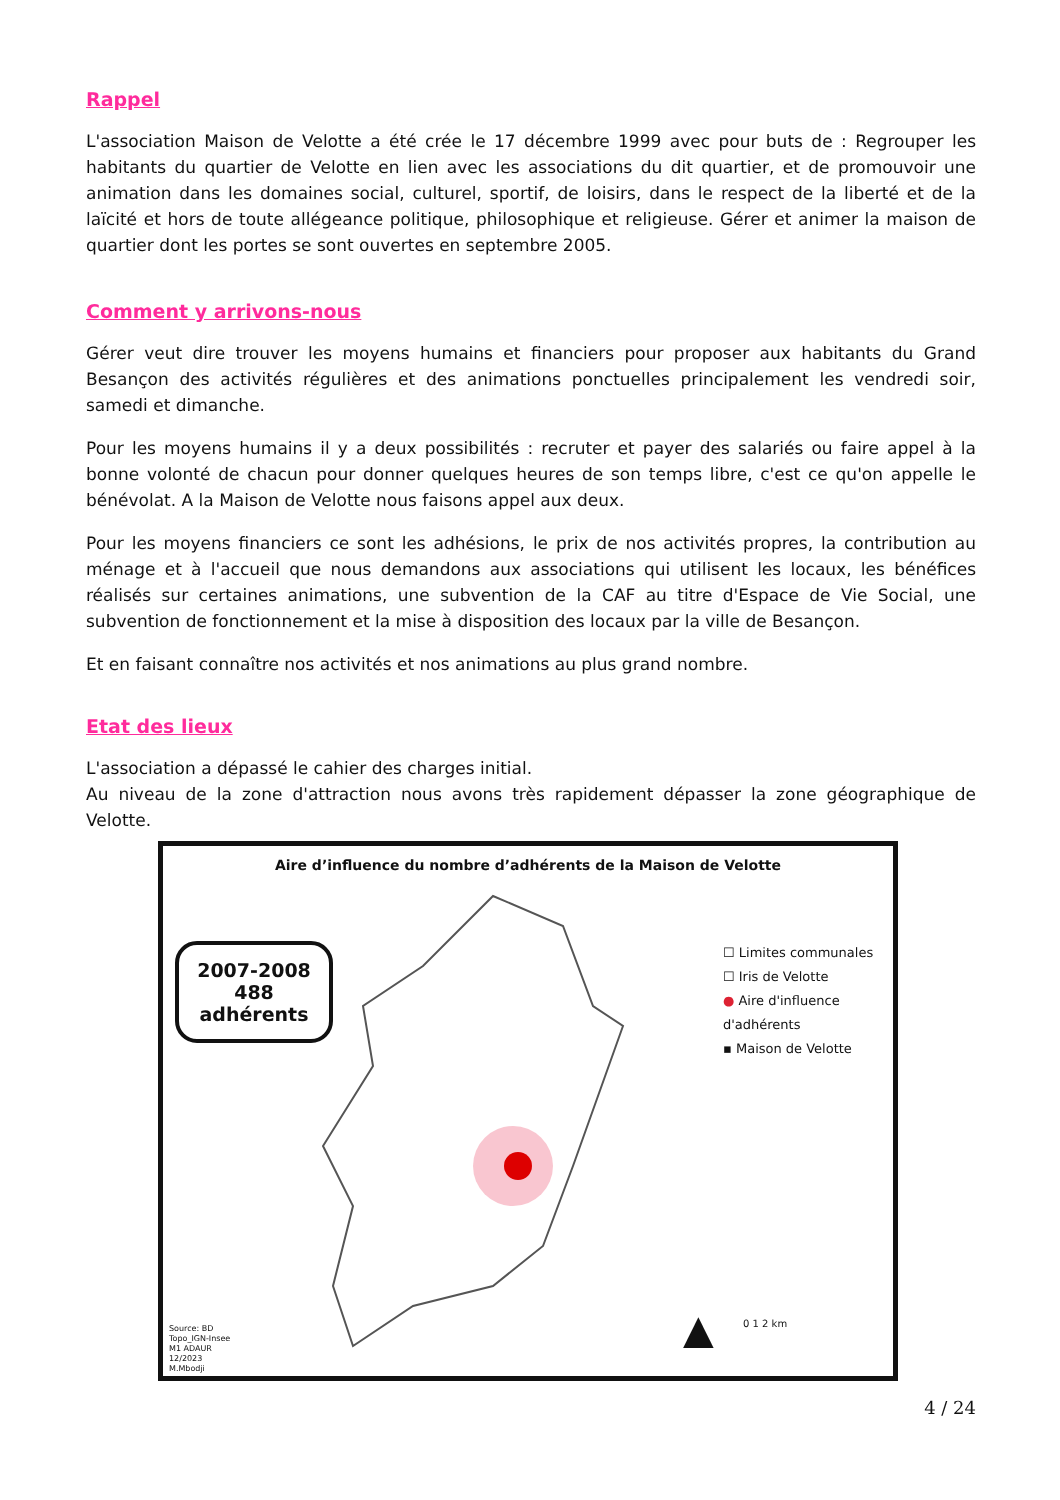Rappel
L'association Maison de Velotte a été crée le 17 décembre 1999 avec pour buts de : Regrouper les habitants du quartier de Velotte en lien avec les associations du dit quartier, et de promouvoir une animation dans les domaines social, culturel, sportif, de loisirs, dans le respect de la liberté et de la laïcité et hors de toute allégeance politique, philosophique et religieuse. Gérer et animer la maison de quartier dont les portes se sont ouvertes en septembre 2005.
Comment y arrivons-nous
Gérer veut dire trouver les moyens humains et financiers pour proposer aux habitants du Grand Besançon des activités régulières et des animations ponctuelles principalement les vendredi soir, samedi et dimanche.
Pour les moyens humains il y a deux possibilités : recruter et payer des salariés ou faire appel à la bonne volonté de chacun pour donner quelques heures de son temps libre, c'est ce qu'on appelle le bénévolat. A la Maison de Velotte nous faisons appel aux deux.
Pour les moyens financiers ce sont les adhésions, le prix de nos activités propres, la contribution au ménage et à l'accueil que nous demandons aux associations qui utilisent les locaux, les bénéfices réalisés sur certaines animations, une subvention de la CAF au titre d'Espace de Vie Social, une subvention de fonctionnement et la mise à disposition des locaux par la ville de Besançon.
Et en faisant connaître nos activités et nos animations au plus grand nombre.
Etat des lieux
L'association a dépassé le cahier des charges initial.
Au niveau de la zone d'attraction nous avons très rapidement dépasser la zone géographique de Velotte.
Aire d’influence du nombre d’adhérents de la Maison de Velotte
2007-2008
488 adhérents
☐ Limites communales
☐ Iris de Velotte
● Aire d'influence d'adhérents
▪ Maison de Velotte
0 1 2 km
▲
Source: BD
Topo_IGN-Insee
M1 ADAUR
12/2023
M.Mbodji
4 / 24